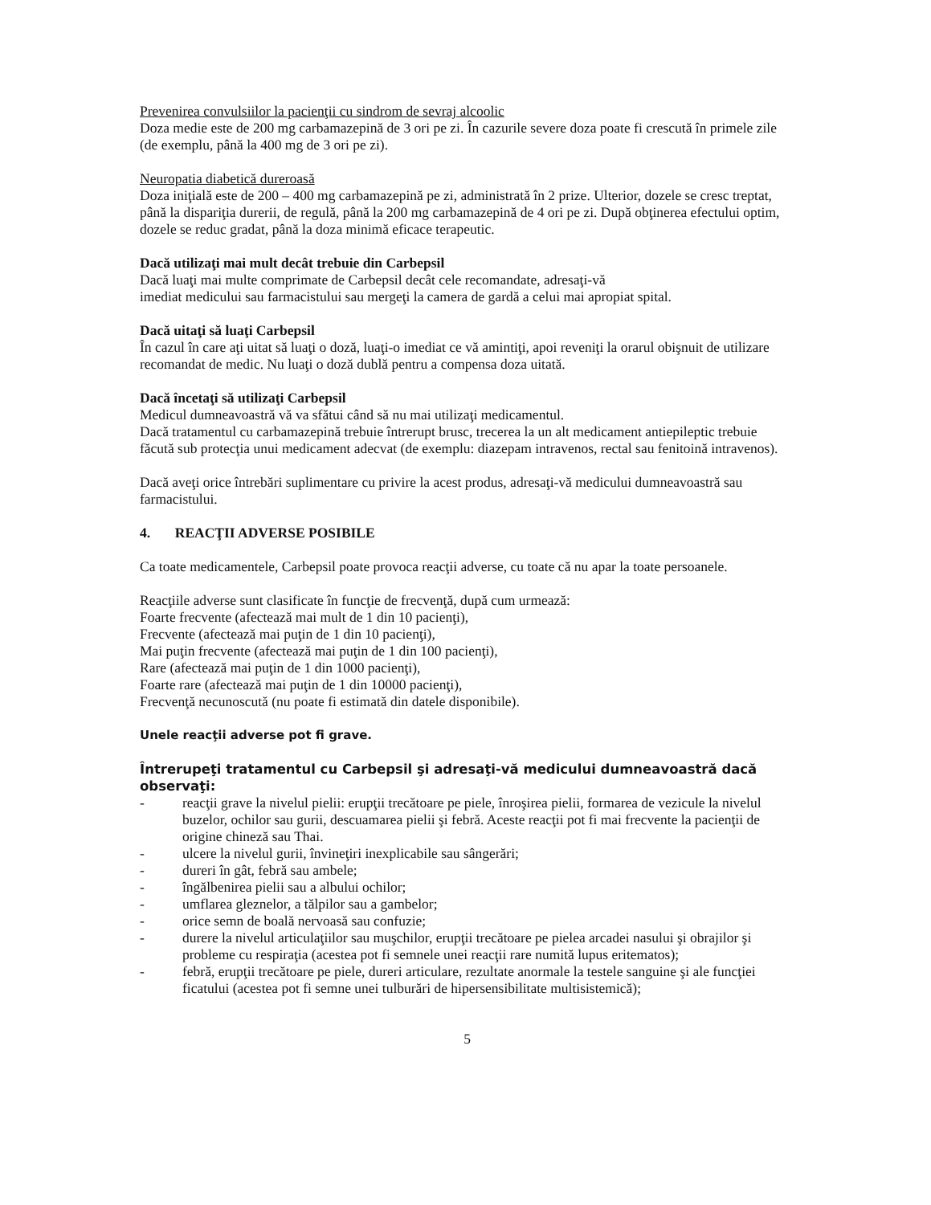Prevenirea convulsiilor la pacienţii cu sindrom de sevraj alcoolic
Doza medie este de 200 mg carbamazepină de 3 ori pe zi. În cazurile severe doza poate fi crescută în primele zile (de exemplu, până la 400 mg de 3 ori pe zi).
Neuropatia diabetică dureroasă
Doza iniţială este de 200 – 400 mg carbamazepină pe zi, administrată în 2 prize. Ulterior, dozele se cresc treptat, până la dispariţia durerii, de regulă, până la 200 mg carbamazepină de 4 ori pe zi. După obţinerea efectului optim, dozele se reduc gradat, până la doza minimă eficace terapeutic.
Dacă utilizaţi mai mult decât trebuie din Carbepsil
Dacă luaţi mai multe comprimate de Carbepsil decât cele recomandate, adresaţi-vă
imediat medicului sau farmacistului sau mergeţi la camera de gardă a celui mai apropiat spital.
Dacă uitaţi să luaţi Carbepsil
În cazul în care aţi uitat să luaţi o doză, luaţi-o imediat ce vă amintiţi, apoi reveniţi la orarul obişnuit de utilizare recomandat de medic. Nu luaţi o doză dublă pentru a compensa doza uitată.
Dacă încetaţi să utilizaţi Carbepsil
Medicul dumneavoastră vă va sfătui când să nu mai utilizaţi medicamentul.
Dacă tratamentul cu carbamazepină trebuie întrerupt brusc, trecerea la un alt medicament antiepileptic trebuie făcută sub protecţia unui medicament adecvat (de exemplu: diazepam intravenos, rectal sau fenitoină intravenos).
Dacă aveţi orice întrebări suplimentare cu privire la acest produs, adresaţi-vă medicului dumneavoastră sau farmacistului.
4. REACŢII ADVERSE POSIBILE
Ca toate medicamentele, Carbepsil poate provoca reacţii adverse, cu toate că nu apar la toate persoanele.
Reacţiile adverse sunt clasificate în funcţie de frecvenţă, după cum urmează:
Foarte frecvente (afectează mai mult de 1 din 10 pacienţi),
Frecvente (afectează mai puţin de 1 din 10 pacienţi),
Mai puţin frecvente (afectează mai puţin de 1 din 100 pacienţi),
Rare (afectează mai puţin de 1 din 1000 pacienţi),
Foarte rare (afectează mai puţin de 1 din 10000 pacienţi),
Frecvenţă necunoscută (nu poate fi estimată din datele disponibile).
Unele reacţii adverse pot fi grave.
Întrerupeţi tratamentul cu Carbepsil şi adresaţi-vă medicului dumneavoastră dacă observaţi:
- reacţii grave la nivelul pielii: erupţii trecătoare pe piele, înroşirea pielii, formarea de vezicule la nivelul buzelor, ochilor sau gurii, descuamarea pielii şi febră. Aceste reacţii pot fi mai frecvente la pacienţii de origine chineză sau Thai.
- ulcere la nivelul gurii, învineţiri inexplicabile sau sângerări;
- dureri în gât, febră sau ambele;
- îngălbenirea pielii sau a albului ochilor;
- umflarea gleznelor, a tălpilor sau a gambelor;
- orice semn de boală nervoasă sau confuzie;
- durere la nivelul articulaţiilor sau muşchilor, erupţii trecătoare pe pielea arcadei nasului şi obrajilor şi probleme cu respiraţia (acestea pot fi semnele unei reacţii rare numită lupus eritematos);
- febră, erupţii trecătoare pe piele, dureri articulare, rezultate anormale la testele sanguine şi ale funcţiei ficatului (acestea pot fi semne unei tulburări de hipersensibilitate multisistemică);
5